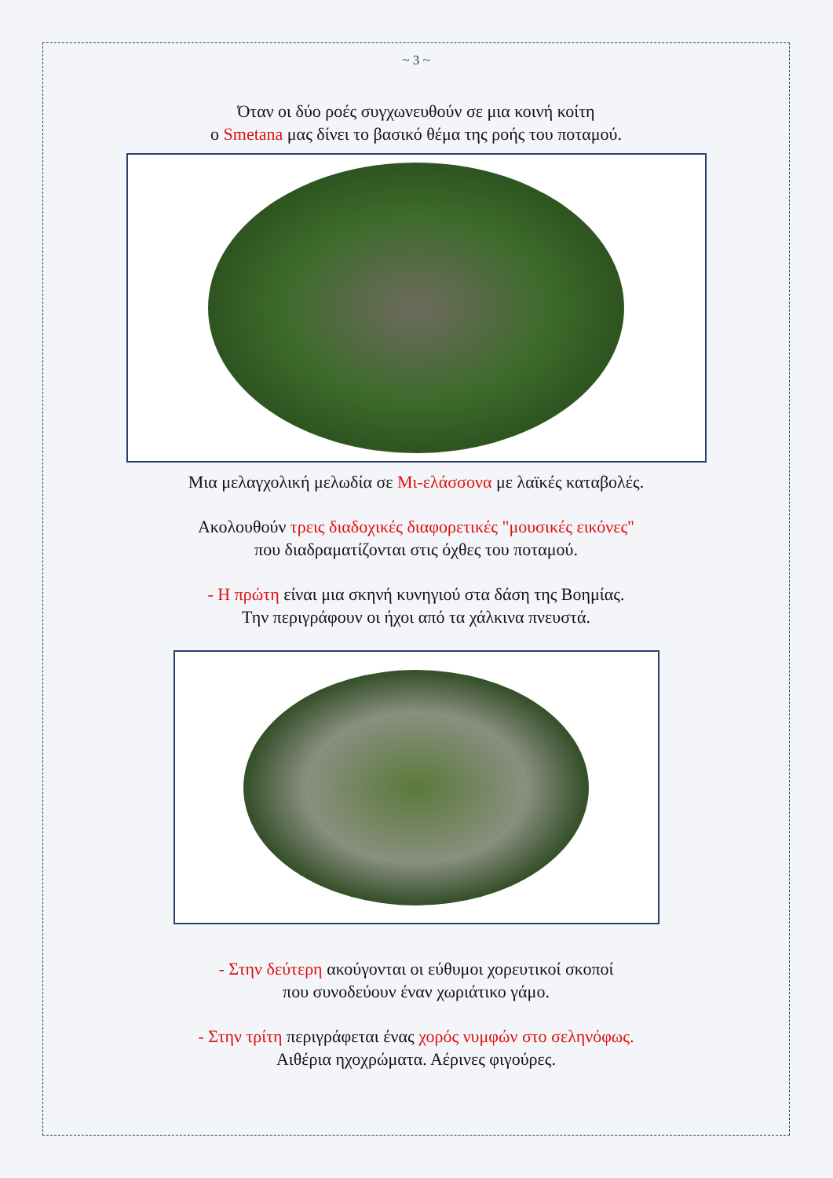~ 3 ~
Όταν οι δύο ροές συγχωνευθούν σε μια κοινή κοίτη
ο Smetana μας δίνει το βασικό θέμα της ροής του ποταμού.
Μια μελαγχολική μελωδία σε Μι-ελάσσονα με λαϊκές καταβολές.
Ακολουθούν τρεις διαδοχικές διαφορετικές "μουσικές εικόνες"
που διαδραματίζονται στις όχθες του ποταμού.
- Η πρώτη είναι μια σκηνή κυνηγιού στα δάση της Βοημίας.
Την περιγράφουν οι ήχοι από τα χάλκινα πνευστά.
- Στην δεύτερη ακούγονται οι εύθυμοι χορευτικοί σκοποί
που συνοδεύουν έναν χωριάτικο γάμο.
- Στην τρίτη περιγράφεται ένας χορός νυμφών στο σεληνόφως.
Αιθέρια ηχοχρώματα. Αέρινες φιγούρες.